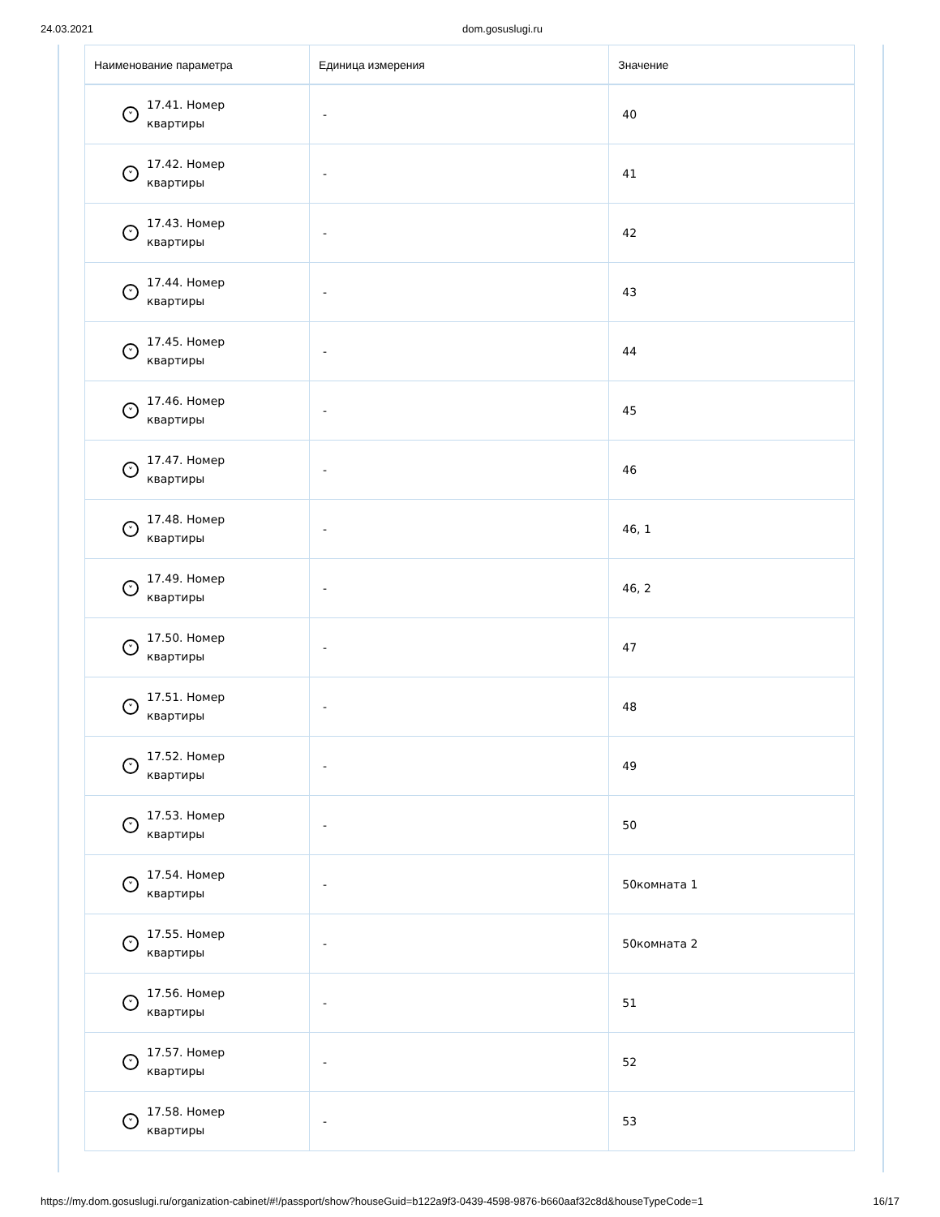24.03.2021 dom.gosuslugi.ru
| Наименование параметра | Единица измерения | Значение |
| --- | --- | --- |
| ˅ 17.41. Номер квартиры | - | 40 |
| ˅ 17.42. Номер квартиры | - | 41 |
| ˅ 17.43. Номер квартиры | - | 42 |
| ˅ 17.44. Номер квартиры | - | 43 |
| ˅ 17.45. Номер квартиры | - | 44 |
| ˅ 17.46. Номер квартиры | - | 45 |
| ˅ 17.47. Номер квартиры | - | 46 |
| ˅ 17.48. Номер квартиры | - | 46, 1 |
| ˅ 17.49. Номер квартиры | - | 46, 2 |
| ˅ 17.50. Номер квартиры | - | 47 |
| ˅ 17.51. Номер квартиры | - | 48 |
| ˅ 17.52. Номер квартиры | - | 49 |
| ˅ 17.53. Номер квартиры | - | 50 |
| ˅ 17.54. Номер квартиры | - | 50комната 1 |
| ˅ 17.55. Номер квартиры | - | 50комната 2 |
| ˅ 17.56. Номер квартиры | - | 51 |
| ˅ 17.57. Номер квартиры | - | 52 |
| ˅ 17.58. Номер квартиры | - | 53 |
https://my.dom.gosuslugi.ru/organization-cabinet/#!/passport/show?houseGuid=b122a9f3-0439-4598-9876-b660aaf32c8d&houseTypeCode=1 16/17